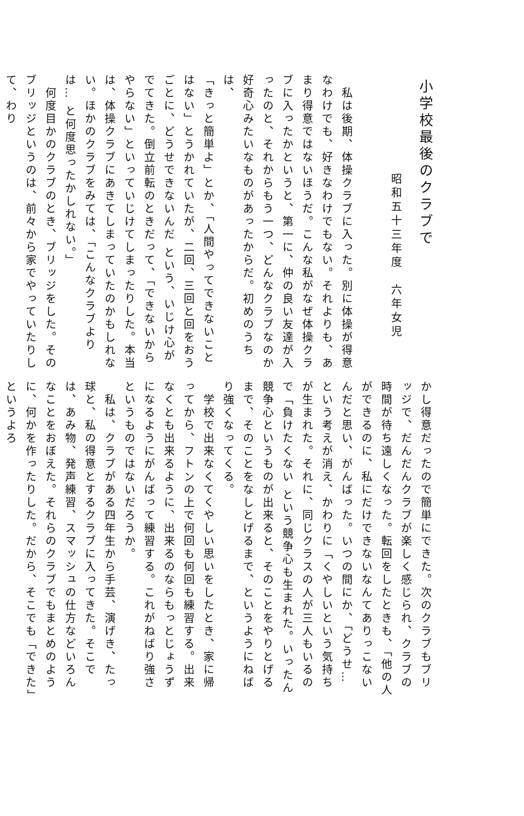小学校最後のクラブで
昭和五十三年度　六年女児
　私は後期、体操クラブに入った。別に体操が得意なわけでも、好きなわけでもない。それよりも、あまり得意ではないほうだ。こんな私がなぜ体操クラブに入ったかというと、第一に、仲の良い友達が入ったのと、それからもう一つ、どんなクラブなのか好奇心みたいなものがあったからだ。初めのうちは、
「きっと簡単よ」とか、「人間やってできないことはない」とうかれていたが、二回、三回と回をおうごとに、どうせできないんだ という、いじけ心がでてきた。倒立前転のときだって、「できないからやらない」といっていじけてしまったりした。本当は、体操クラブにあきてしまっていたのかもしれない。ほかのクラブをみては、「こんなクラブよりは… と何度思ったかしれない。」
　何度目かのクラブのとき、ブリッジをした。そのブリッジというのは、前々から家でやっていたりして、わり
かし得意だったので簡単にできた。次のクラブもブリッジで、だんだんクラブが楽しく感じられ、クラブの時間が待ち遠しくなった。転回をしたときも、「他の人ができるのに、私にだけできないなんてありっこないんだと思い、がんばった。いつの間にか、「どうせ… という考えが消え、かわりに「くやしいという気持ちが生まれた。それに、同じクラスの人が三人もいるので「負けたくない という競争心も生まれた。いったん競争心というものが出来ると、そのことをやりとげるまで、そのことをなしとげるまで、というようにねばり強くなってくる。
　学校で出来なくてくやしい思いをしたとき、家に帰ってから、フトンの上で何回も何回も練習する。出来なくとも出来るように、出来るのならもっとじょうずになるようにがんばって練習する。これがねばり強さというものではないだろうか。
　私は、クラブがある四年生から手芸、演げき、たっ球と、私の得意とするクラブに入ってきた。そこでは、あみ物、発声練習、スマッシュの仕方などいろんなことをおぼえた。それらのクラブでもまとめのように、何かを作ったりした。だから、そこでも「できた」というよろ